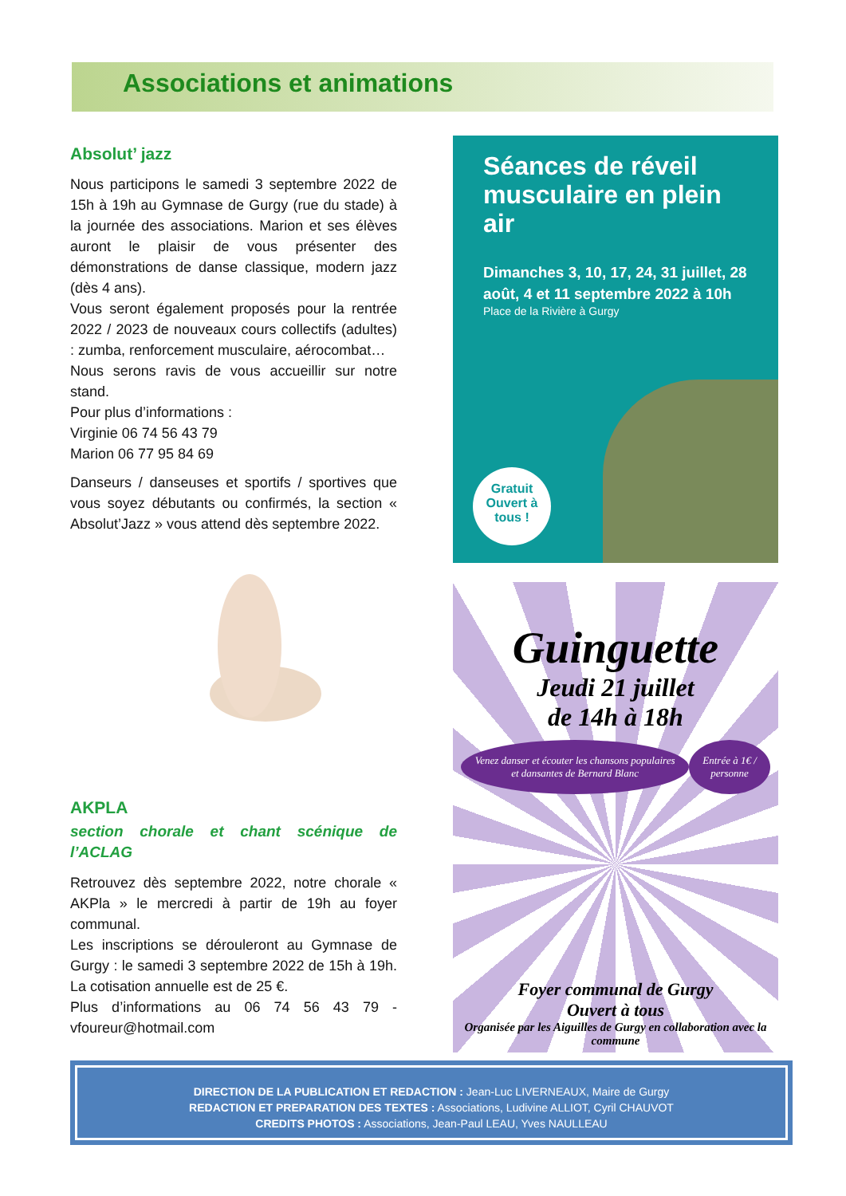Associations et animations
Absolut’ jazz
Nous participons le samedi 3 septembre 2022 de 15h à 19h au Gymnase de Gurgy (rue du stade) à la journée des associations. Marion et ses élèves auront le plaisir de vous présenter des démonstrations de danse classique, modern jazz (dès 4 ans).
Vous seront également proposés pour la rentrée 2022 / 2023 de nouveaux cours collectifs (adultes) : zumba, renforcement musculaire, aérocombat…
Nous serons ravis de vous accueillir sur notre stand.
Pour plus d’informations :
Virginie 06 74 56 43 79
Marion 06 77 95 84 69
Danseurs / danseuses et sportifs / sportives que vous soyez débutants ou confirmés, la section « Absolut’Jazz » vous attend dès septembre 2022.
AKPLA
section chorale et chant scénique de l’ACLAG
Retrouvez dès septembre 2022, notre chorale « AKPla » le mercredi à partir de 19h au foyer communal.
Les inscriptions se dérouleront au Gymnase de Gurgy : le samedi 3 septembre 2022 de 15h à 19h. La cotisation annuelle est de 25 €.
Plus d’informations au 06 74 56 43 79 - vfoureur@hotmail.com
Séances de réveil musculaire en plein air
Dimanches 3, 10, 17, 24, 31 juillet, 28 août, 4 et 11 septembre 2022 à 10h
Place de la Rivière à Gurgy
Gratuit
Ouvert à
tous !
Guinguette
Jeudi 21 juillet
de 14h à 18h
Venez danser et écouter les chansons populaires et dansantes de Bernard Blanc Entrée à 1€ / personne
Foyer communal de Gurgy
Ouvert à tous
Organisée par les Aiguilles de Gurgy en collaboration avec la commune
DIRECTION DE LA PUBLICATION ET REDACTION : Jean-Luc LIVERNEAUX, Maire de Gurgy
REDACTION ET PREPARATION DES TEXTES : Associations, Ludivine ALLIOT, Cyril CHAUVOT
CREDITS PHOTOS : Associations, Jean-Paul LEAU, Yves NAULLEAU